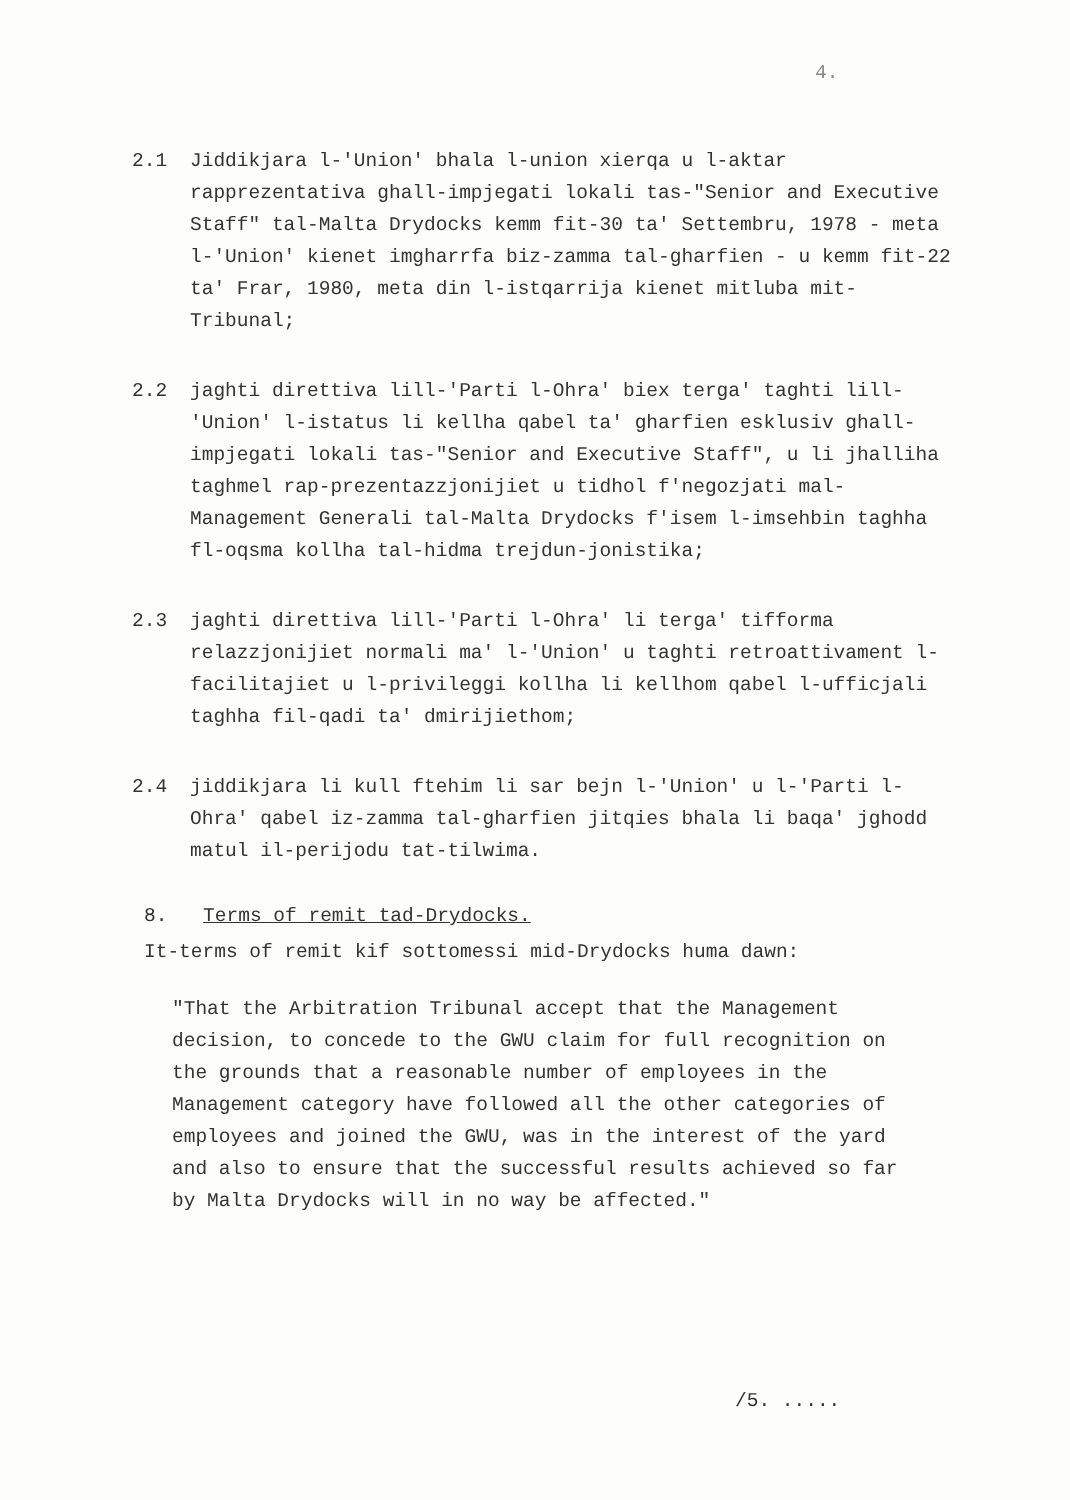4.
2.1 Jiddikjara l-'Union' bhala l-union xierqa u l-aktar rapprezentativa ghall-impjegati lokali tas-"Senior and Executive Staff" tal-Malta Drydocks kemm fit-30 ta' Settembru, 1978 - meta l-'Union' kienet imgharrfa biz-zamma tal-gharfien - u kemm fit-22 ta' Frar, 1980, meta din l-istqarrija kienet mitluba mit-Tribunal;
2.2 jaghti direttiva lill-'Parti l-Ohra' biex terga' taghti lill-'Union' l-istatus li kellha qabel ta' gharfien esklusiv ghall-impjegati lokali tas-"Senior and Executive Staff", u li jhalliha taghmel rap-prezentazzjonijiet u tidhol f'negozjati mal-Management Generali tal-Malta Drydocks f'isem l-imsehbin taghha fl-oqsma kollha tal-hidma trejdun-jonistika;
2.3 jaghti direttiva lill-'Parti l-Ohra' li terga' tifforma relazzjonijiet normali ma' l-'Union' u taghti retroattivament l-facilitajiet u l-privileggi kollha li kellhom qabel l-ufficjali taghha fil-qadi ta' dmirijiethom;
2.4 jiddikjara li kull ftehim li sar bejn l-'Union' u l-'Parti l-Ohra' qabel iz-zamma tal-gharfien jitqies bhala li baqa' jghodd matul il-perijodu tat-tilwima.
8. Terms of remit tad-Drydocks.
It-terms of remit kif sottomessi mid-Drydocks huma dawn:
"That the Arbitration Tribunal accept that the Management decision, to concede to the GWU claim for full recognition on the grounds that a reasonable number of employees in the Management category have followed all the other categories of employees and joined the GWU, was in the interest of the yard and also to ensure that the successful results achieved so far by Malta Drydocks will in no way be affected."
/5. .....